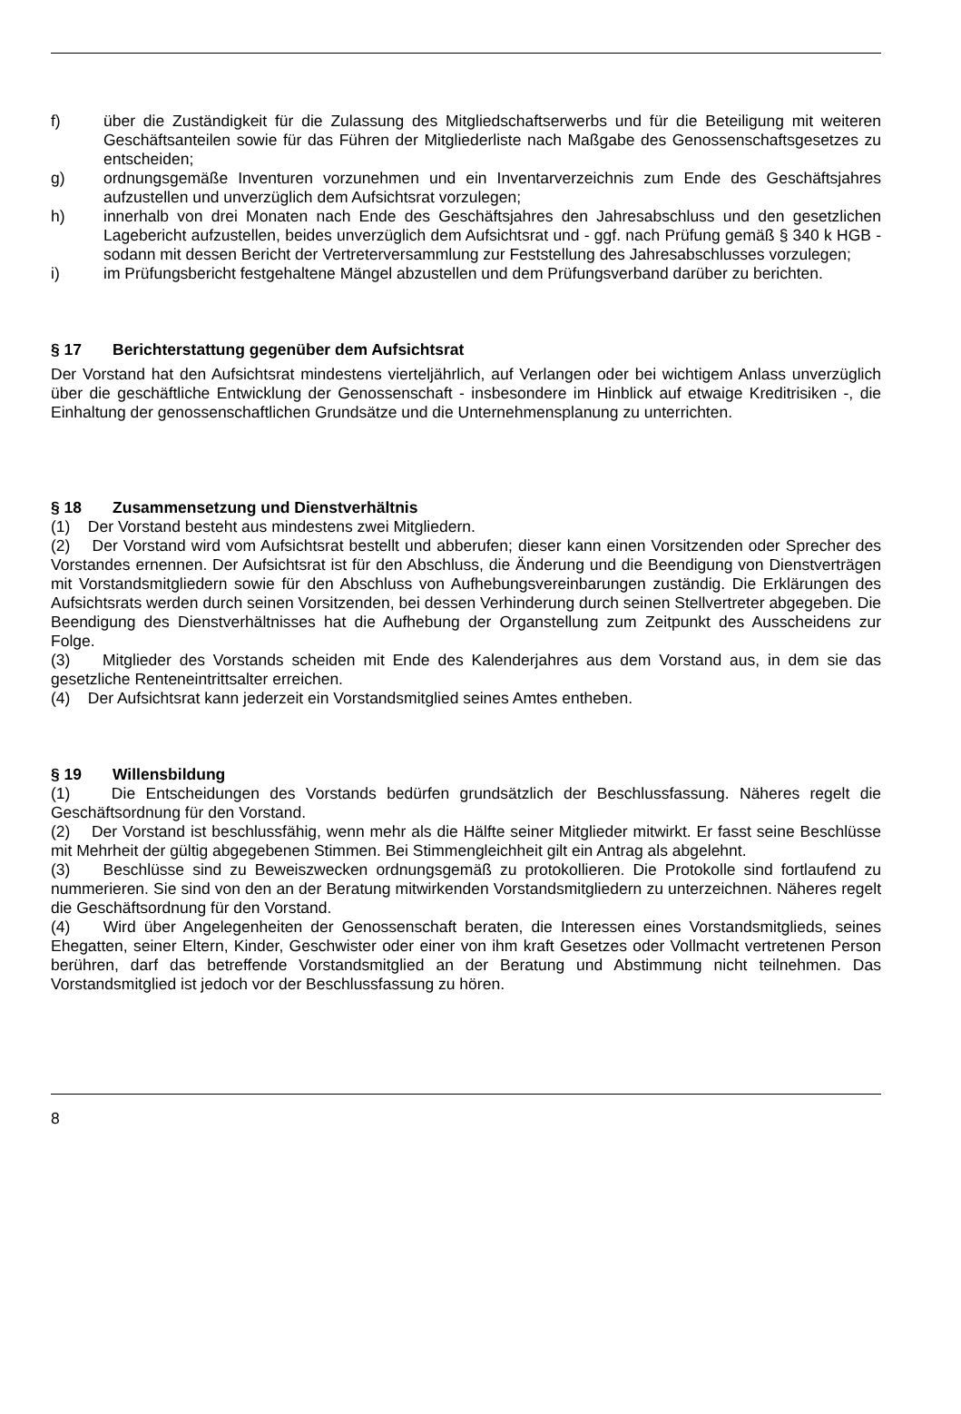f) über die Zuständigkeit für die Zulassung des Mitgliedschaftserwerbs und für die Beteiligung mit weiteren Geschäftsanteilen sowie für das Führen der Mitgliederliste nach Maßgabe des Genossenschaftsgesetzes zu entscheiden;
g) ordnungsgemäße Inventuren vorzunehmen und ein Inventarverzeichnis zum Ende des Geschäftsjahres aufzustellen und unverzüglich dem Aufsichtsrat vorzulegen;
h) innerhalb von drei Monaten nach Ende des Geschäftsjahres den Jahresabschluss und den gesetzlichen Lagebericht aufzustellen, beides unverzüglich dem Aufsichtsrat und - ggf. nach Prüfung gemäß § 340 k HGB - sodann mit dessen Bericht der Vertreterversammlung zur Feststellung des Jahresabschlusses vorzulegen;
i) im Prüfungsbericht festgehaltene Mängel abzustellen und dem Prüfungsverband darüber zu berichten.
§ 17 Berichterstattung gegenüber dem Aufsichtsrat
Der Vorstand hat den Aufsichtsrat mindestens vierteljährlich, auf Verlangen oder bei wichtigem Anlass unverzüglich über die geschäftliche Entwicklung der Genossenschaft - insbesondere im Hinblick auf etwaige Kreditrisiken -, die Einhaltung der genossenschaftlichen Grundsätze und die Unternehmensplanung zu unterrichten.
§ 18 Zusammensetzung und Dienstverhältnis
(1) Der Vorstand besteht aus mindestens zwei Mitgliedern.
(2) Der Vorstand wird vom Aufsichtsrat bestellt und abberufen; dieser kann einen Vorsitzenden oder Sprecher des Vorstandes ernennen. Der Aufsichtsrat ist für den Abschluss, die Änderung und die Beendigung von Dienstverträgen mit Vorstandsmitgliedern sowie für den Abschluss von Aufhebungsvereinbarungen zuständig. Die Erklärungen des Aufsichtsrats werden durch seinen Vorsitzenden, bei dessen Verhinderung durch seinen Stellvertreter abgegeben. Die Beendigung des Dienstverhältnisses hat die Aufhebung der Organstellung zum Zeitpunkt des Ausscheidens zur Folge.
(3) Mitglieder des Vorstands scheiden mit Ende des Kalenderjahres aus dem Vorstand aus, in dem sie das gesetzliche Renteneintrittsalter erreichen.
(4) Der Aufsichtsrat kann jederzeit ein Vorstandsmitglied seines Amtes entheben.
§ 19 Willensbildung
(1) Die Entscheidungen des Vorstands bedürfen grundsätzlich der Beschlussfassung. Näheres regelt die Geschäftsordnung für den Vorstand.
(2) Der Vorstand ist beschlussfähig, wenn mehr als die Hälfte seiner Mitglieder mitwirkt. Er fasst seine Beschlüsse mit Mehrheit der gültig abgegebenen Stimmen. Bei Stimmengleichheit gilt ein Antrag als abgelehnt.
(3) Beschlüsse sind zu Beweiszwecken ordnungsgemäß zu protokollieren. Die Protokolle sind fortlaufend zu nummerieren. Sie sind von den an der Beratung mitwirkenden Vorstandsmitgliedern zu unterzeichnen. Näheres regelt die Geschäftsordnung für den Vorstand.
(4) Wird über Angelegenheiten der Genossenschaft beraten, die Interessen eines Vorstandsmitglieds, seines Ehegatten, seiner Eltern, Kinder, Geschwister oder einer von ihm kraft Gesetzes oder Vollmacht vertretenen Person berühren, darf das betreffende Vorstandsmitglied an der Beratung und Abstimmung nicht teilnehmen. Das Vorstandsmitglied ist jedoch vor der Beschlussfassung zu hören.
8